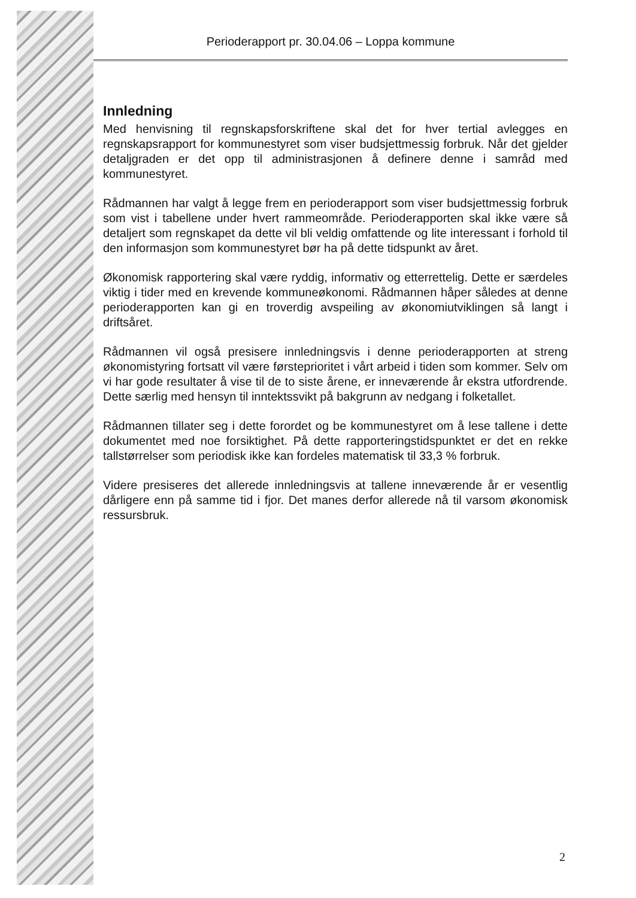Perioderapport pr. 30.04.06 – Loppa kommune
Innledning
Med henvisning til regnskapsforskriftene skal det for hver tertial avlegges en regnskapsrapport for kommunestyret som viser budsjettmessig forbruk. Når det gjelder detaljgraden er det opp til administrasjonen å definere denne i samråd med kommunestyret.
Rådmannen har valgt å legge frem en perioderapport som viser budsjettmessig forbruk som vist i tabellene under hvert rammeområde. Perioderapporten skal ikke være så detaljert som regnskapet da dette vil bli veldig omfattende og lite interessant i forhold til den informasjon som kommunestyret bør ha på dette tidspunkt av året.
Økonomisk rapportering skal være ryddig, informativ og etterrettelig. Dette er særdeles viktig i tider med en krevende kommuneøkonomi. Rådmannen håper således at denne perioderapporten kan gi en troverdig avspeiling av økonomiutviklingen så langt i driftsåret.
Rådmannen vil også presisere innledningsvis i denne perioderapporten at streng økonomistyring fortsatt vil være førsteprioritet i vårt arbeid i tiden som kommer. Selv om vi har gode resultater å vise til de to siste årene, er inneværende år ekstra utfordrende. Dette særlig med hensyn til inntektssvikt på bakgrunn av nedgang i folketallet.
Rådmannen tillater seg i dette forordet og be kommunestyret om å lese tallene i dette dokumentet med noe forsiktighet. På dette rapporteringstidspunktet er det en rekke tallstørrelser som periodisk ikke kan fordeles matematisk til 33,3 % forbruk.
Videre presiseres det allerede innledningsvis at tallene inneværende år er vesentlig dårligere enn på samme tid i fjor. Det manes derfor allerede nå til varsom økonomisk ressursbruk.
2